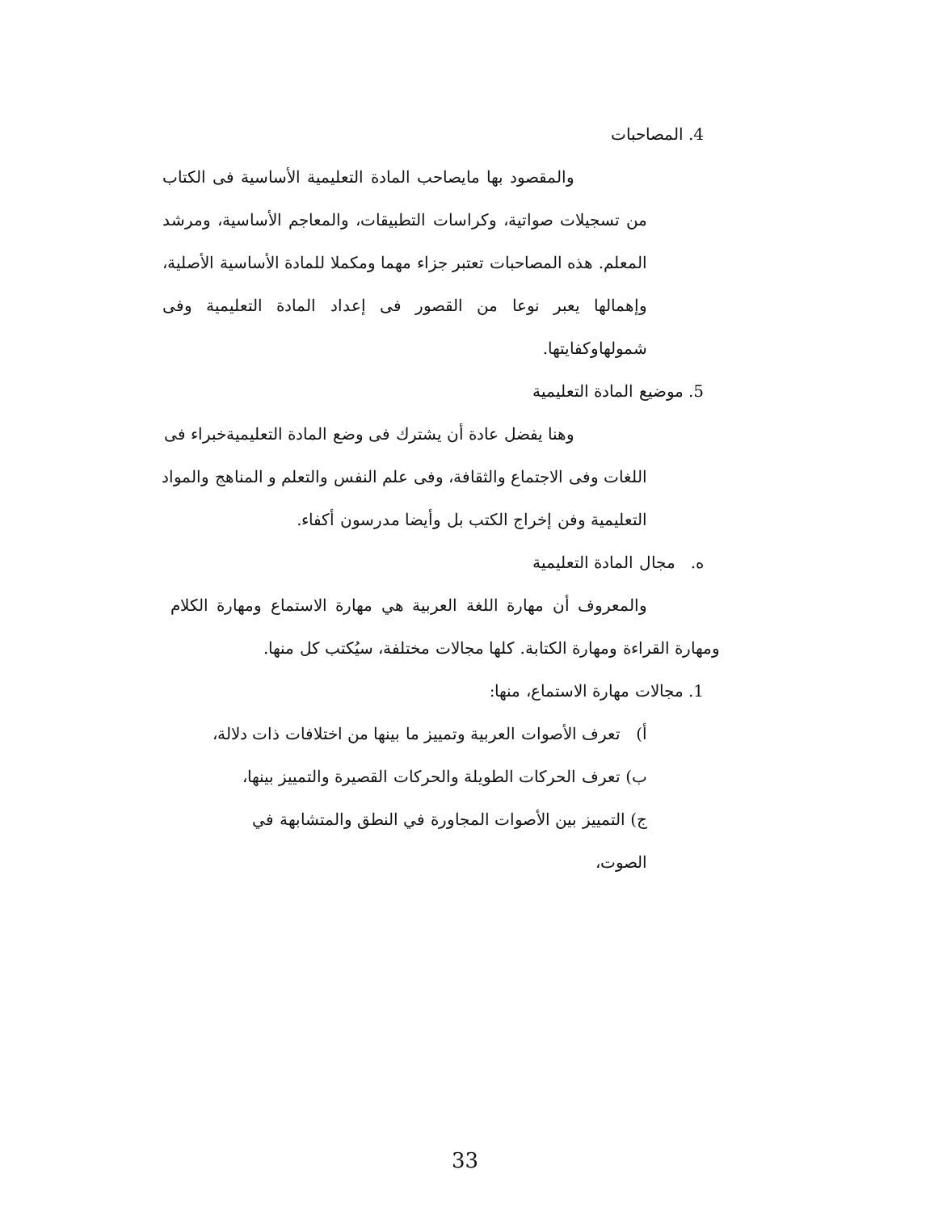4. المصاحبات
والمقصود بها مايصاحب المادة التعليمية الأساسية فى الكتاب من تسجيلات صواتية، وكراسات التطبيقات، والمعاجم الأساسية، ومرشد المعلم. هذه المصاحبات تعتبر جزاء مهما ومكملا للمادة الأساسية الأصلية، وإهمالها يعبر نوعا من القصور فى إعداد المادة التعليمية وفى شمولهاوكفايتها.
5. موضيع المادة التعليمية
وهنا يفضل عادة أن يشترك فى وضع المادة التعليميةخبراء فى اللغات وفى الاجتماع والثقافة، وفى علم النفس والتعلم و المناهج والمواد التعليمية وفن إخراج الكتب بل وأيضا مدرسون أكفاء.
ه. مجال المادة التعليمية
والمعروف أن مهارة اللغة العربية هي مهارة الاستماع ومهارة الكلام ومهارة القراءة ومهارة الكتابة. كلها مجالات مختلفة، سيُكتب كل منها.
1. مجالات مهارة الاستماع، منها:
أ) تعرف الأصوات العربية وتمييز ما بينها من اختلافات ذات دلالة،
ب) تعرف الحركات الطويلة والحركات القصيرة والتمييز بينها،
ج) التمييز بين الأصوات المجاورة في النطق والمتشابهة في الصوت،
33